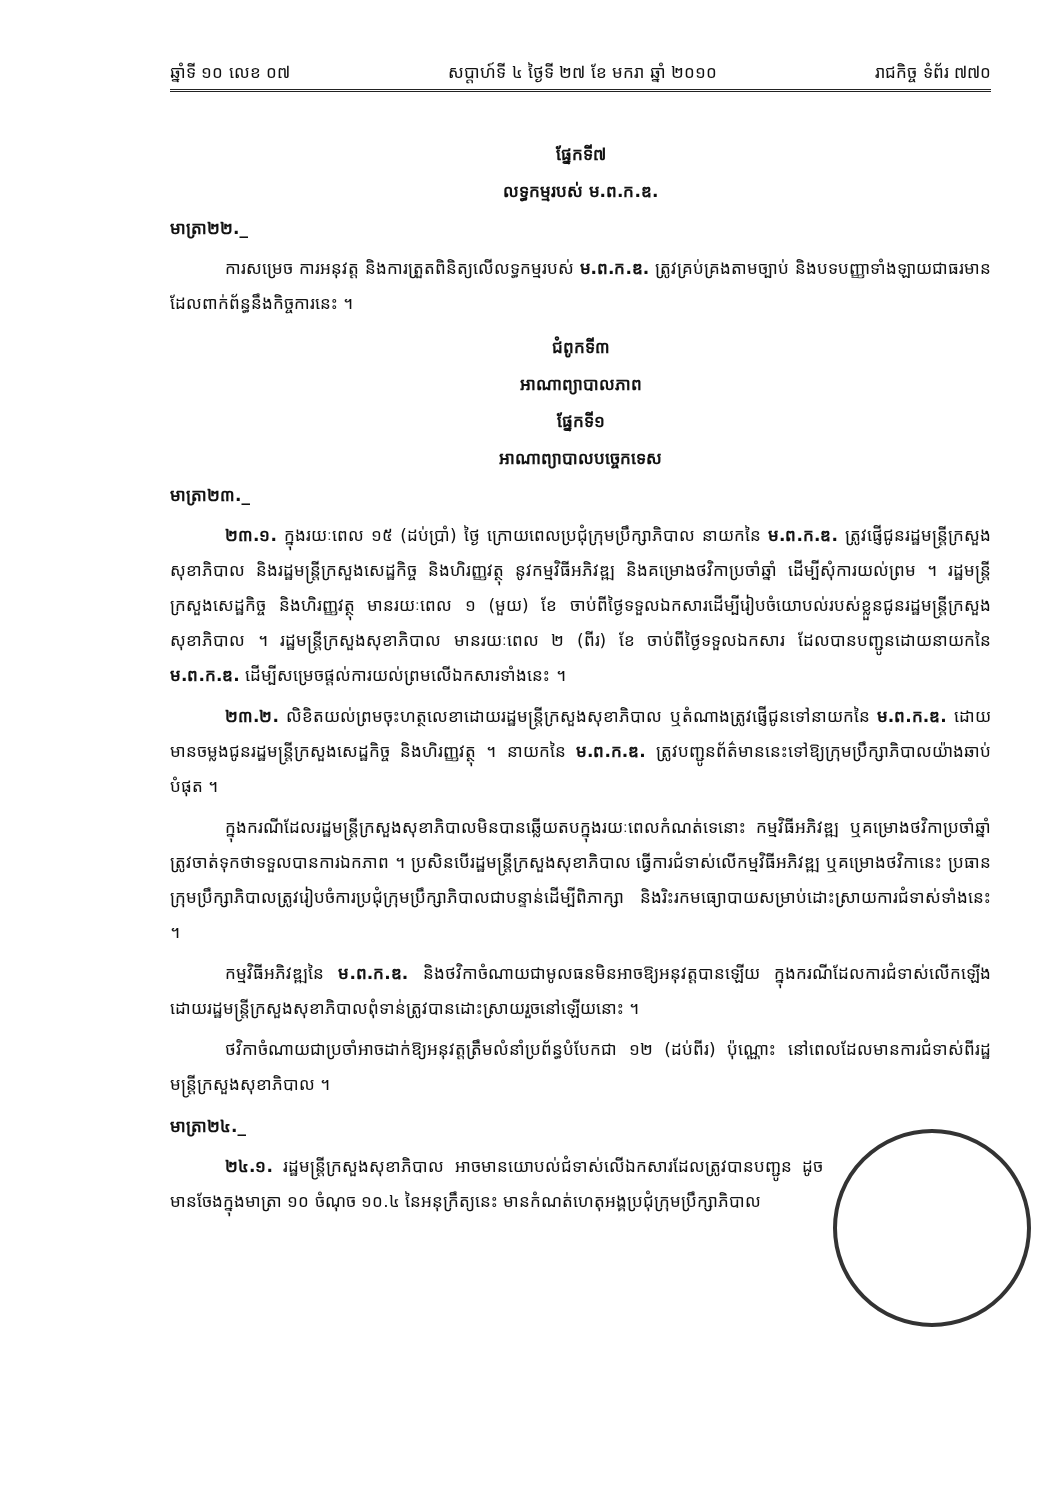ឆ្នាំទី ១០ លេខ ០៧ សប្តាហ៍ទី ៤ ថ្ងៃទី ២៧ ខែ មករា ឆ្នាំ ២០១០ រាជកិច្ច ទំព័រ ៧៧០
ផ្នែកទី៧
លទ្ធកម្មរបស់ ម.ព.ក.ឌ.
មាត្រា២២._
ការសម្រេច ការអនុវត្ត និងការត្រួតពិនិត្យលើលទ្ធកម្មរបស់ ម.ព.ក.ឌ. ត្រូវគ្រប់គ្រងតាមច្បាប់ និងបទបញ្ញាទាំងឡាយជាធរមាន ដែលពាក់ព័ន្ធនឹងកិច្ចការនេះ ។
ជំពូកទី៣
អាណាព្យាបាលភាព
ផ្នែកទី១
អាណាព្យាបាលបច្ចេកទេស
មាត្រា២៣._
២៣.១. ក្នុងរយៈពេល ១៥ (ដប់ប្រាំ) ថ្ងៃ ក្រោយពេលប្រជុំក្រុមប្រឹក្សាភិបាល នាយកនៃ ម.ព.ក.ឌ. ត្រូវផ្ញើជូនរដ្ឋមន្ត្រីក្រសួងសុខាភិបាល និងរដ្ឋមន្ត្រីក្រសួងសេដ្ឋកិច្ច និងហិរញ្ញវត្ថុ នូវកម្មវិធីអភិវឌ្ឍ និងគម្រោងថវិកាប្រចាំឆ្នាំ ដើម្បីសុំការយល់ព្រម ។ រដ្ឋមន្ត្រីក្រសួងសេដ្ឋកិច្ច និងហិរញ្ញវត្ថុ មានរយៈពេល ១ (មួយ) ខែ ចាប់ពីថ្ងៃទទួលឯកសារដើម្បីរៀបចំយោបល់របស់ខ្លួនជូនរដ្ឋមន្ត្រីក្រសួងសុខាភិបាល ។ រដ្ឋមន្ត្រីក្រសួងសុខាភិបាល មានរយៈពេល ២ (ពីរ) ខែ ចាប់ពីថ្ងៃទទួលឯកសារ ដែលបានបញ្ជូនដោយនាយកនៃ ម.ព.ក.ឌ. ដើម្បីសម្រេចផ្តល់ការយល់ព្រមលើឯកសារទាំងនេះ ។
២៣.២. លិខិតយល់ព្រមចុះហត្ថលេខាដោយរដ្ឋមន្ត្រីក្រសួងសុខាភិបាល ឬតំណាងត្រូវផ្ញើជូនទៅនាយកនៃ ម.ព.ក.ឌ. ដោយមានចម្លងជូនរដ្ឋមន្ត្រីក្រសួងសេដ្ឋកិច្ច និងហិរញ្ញវត្ថុ ។ នាយកនៃ ម.ព.ក.ឌ. ត្រូវបញ្ជូនព័ត៌មាននេះទៅឱ្យក្រុមប្រឹក្សាភិបាលយ៉ាងឆាប់បំផុត ។
ក្នុងករណីដែលរដ្ឋមន្ត្រីក្រសួងសុខាភិបាលមិនបានឆ្លើយតបក្នុងរយៈពេលកំណត់ទេនោះ កម្មវិធីអភិវឌ្ឍ ឬគម្រោងថវិកាប្រចាំឆ្នាំត្រូវចាត់ទុកថាទទួលបានការឯកភាព ។ ប្រសិនបើរដ្ឋមន្ត្រីក្រសួងសុខាភិបាល ធ្វើការជំទាស់លើកម្មវិធីអភិវឌ្ឍ ឬគម្រោងថវិកានេះ ប្រធានក្រុមប្រឹក្សាភិបាលត្រូវរៀបចំការប្រជុំក្រុមប្រឹក្សាភិបាលជាបន្ទាន់ដើម្បីពិភាក្សា និងរិះរកមធ្យោបាយសម្រាប់ដោះស្រាយការជំទាស់ទាំងនេះ ។
កម្មវិធីអភិវឌ្ឍនៃ ម.ព.ក.ឌ. និងថវិកាចំណាយជាមូលធនមិនអាចឱ្យអនុវត្តបានឡើយ ក្នុងករណីដែលការជំទាស់លើកឡើងដោយរដ្ឋមន្ត្រីក្រសួងសុខាភិបាលពុំទាន់ត្រូវបានដោះស្រាយរួចនៅឡើយនោះ ។
ថវិកាចំណាយជាប្រចាំអាចដាក់ឱ្យអនុវត្តត្រឹមលំនាំប្រព័ន្ធបំបែកជា ១២ (ដប់ពីរ) ប៉ុណ្ណោះ នៅពេលដែលមានការជំទាស់ពីរដ្ឋមន្ត្រីក្រសួងសុខាភិបាល ។
មាត្រា២៤._
២៤.១. រដ្ឋមន្ត្រីក្រសួងសុខាភិបាល អាចមានយោបល់ជំទាស់លើឯកសារដែលត្រូវបានបញ្ជូន ដូចមានចែងក្នុងមាត្រា ១០ ចំណុច ១០.៤ នៃអនុក្រឹត្យនេះ មានកំណត់ហេតុអង្គប្រជុំក្រុមប្រឹក្សាភិបាល